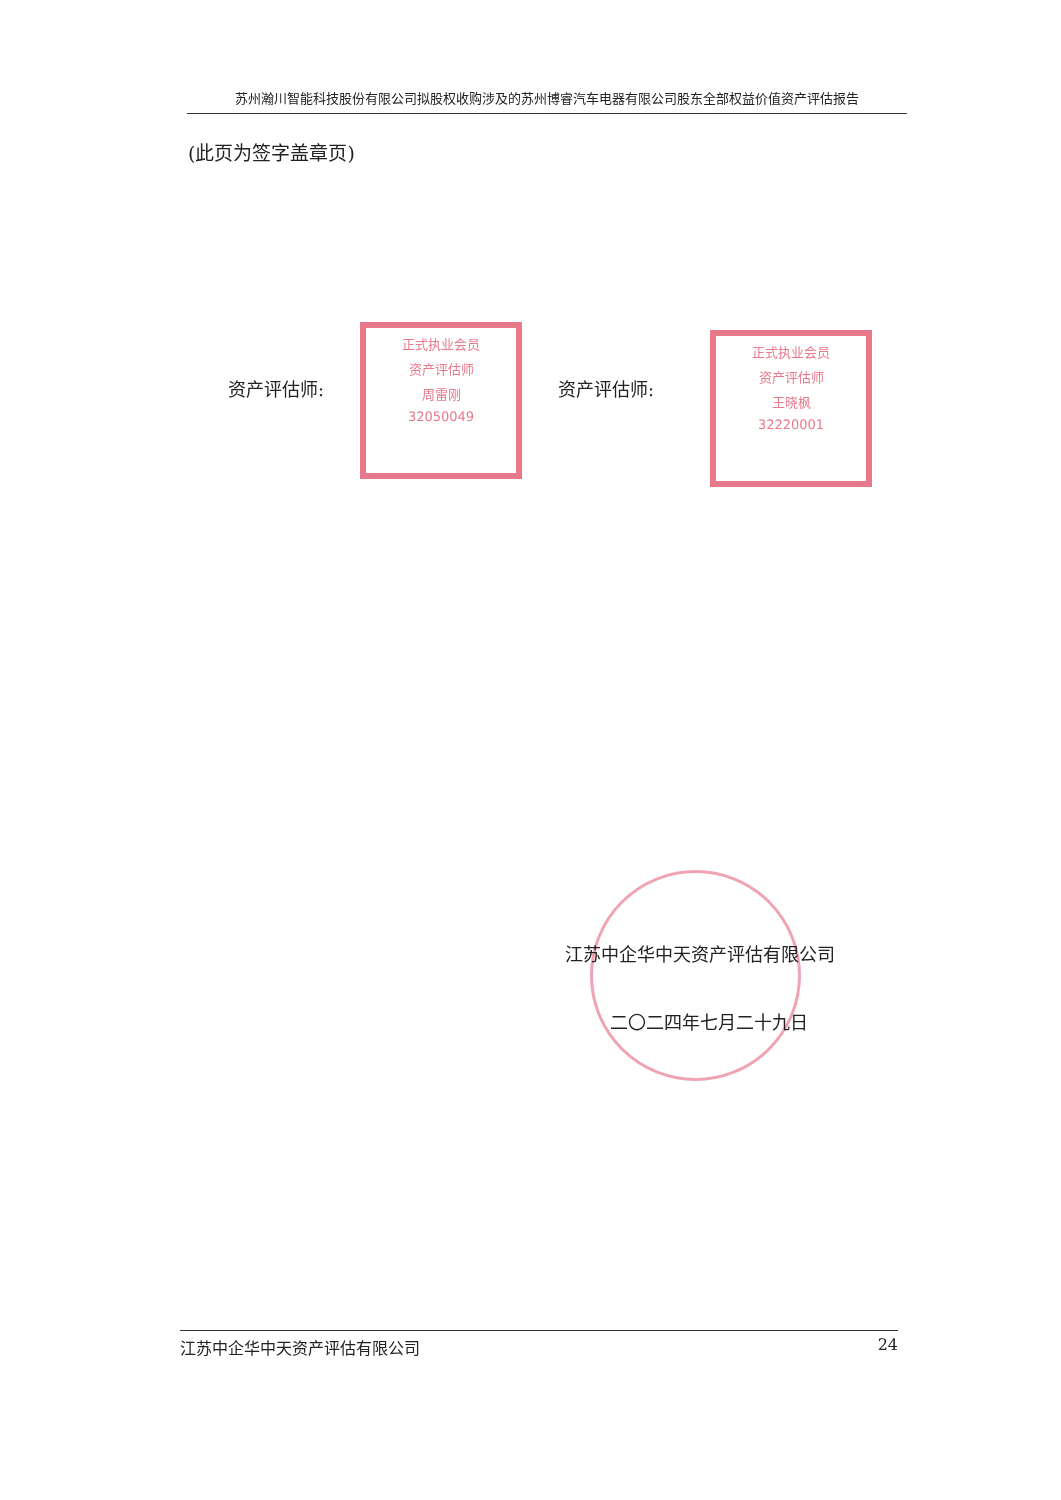苏州瀚川智能科技股份有限公司拟股权收购涉及的苏州博睿汽车电器有限公司股东全部权益价值资产评估报告
(此页为签字盖章页)
资产评估师:
正式执业会员
资产评估师
周雷刚
32050049
资产评估师:
正式执业会员
资产评估师
王晓枫
32220001
江苏中企华中天资产评估有限公司
二〇二四年七月二十九日
江苏中企华中天资产评估有限公司 24